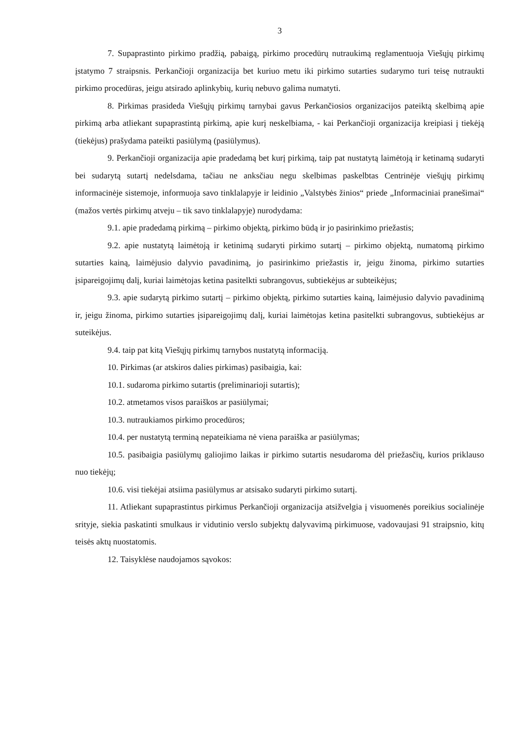3
7. Supaprastinto pirkimo pradžią, pabaigą, pirkimo procedūrų nutraukimą reglamentuoja Viešųjų pirkimų įstatymo 7 straipsnis. Perkančioji organizacija bet kuriuo metu iki pirkimo sutarties sudarymo turi teisę nutraukti pirkimo procedūras, jeigu atsirado aplinkybių, kurių nebuvo galima numatyti.
8. Pirkimas prasideda Viešųjų pirkimų tarnybai gavus Perkančiosios organizacijos pateiktą skelbimą apie pirkimą arba atliekant supaprastintą pirkimą, apie kurį neskelbiama, - kai Perkančioji organizacija kreipiasi į tiekėją (tiekėjus) prašydama pateikti pasiūlymą (pasiūlymus).
9. Perkančioji organizacija apie pradedamą bet kurį pirkimą, taip pat nustatytą laimėtoją ir ketinamą sudaryti bei sudarytą sutartį nedelsdama, tačiau ne anksčiau negu skelbimas paskelbtas Centrinėje viešųjų pirkimų informacinėje sistemoje, informuoja savo tinklalapyje ir leidinio „Valstybės žinios“ priede „Informaciniai pranešimai“ (mažos vertės pirkimų atveju – tik savo tinklalapyje) nurodydama:
9.1. apie pradedamą pirkimą – pirkimo objektą, pirkimo būdą ir jo pasirinkimo priežastis;
9.2. apie nustatytą laimėtoją ir ketinimą sudaryti pirkimo sutartį – pirkimo objektą, numatomą pirkimo sutarties kainą, laimėjusio dalyvio pavadinimą, jo pasirinkimo priežastis ir, jeigu žinoma, pirkimo sutarties įsipareigojimų dalį, kuriai laimėtojas ketina pasitelkti subrangovus, subtiekėjus ar subteikėjus;
9.3. apie sudarytą pirkimo sutartį – pirkimo objektą, pirkimo sutarties kainą, laimėjusio dalyvio pavadinimą ir, jeigu žinoma, pirkimo sutarties įsipareigojimų dalį, kuriai laimėtojas ketina pasitelkti subrangovus, subtiekėjus ar suteikėjus.
9.4. taip pat kitą Viešųjų pirkimų tarnybos nustatytą informaciją.
10. Pirkimas (ar atskiros dalies pirkimas) pasibaigia, kai:
10.1. sudaroma pirkimo sutartis (preliminarioji sutartis);
10.2. atmetamos visos paraiškos ar pasiūlymai;
10.3. nutraukiamos pirkimo procedūros;
10.4. per nustatytą terminą nepateikiama nė viena paraiška ar pasiūlymas;
10.5. pasibaigia pasiūlymų galiojimo laikas ir pirkimo sutartis nesudaroma dėl priežasčių, kurios priklauso nuo tiekėjų;
10.6. visi tiekėjai atsiima pasiūlymus ar atsisako sudaryti pirkimo sutartį.
11. Atliekant supaprastintus pirkimus Perkančioji organizacija atsižvelgia į visuomenės poreikius socialinėje srityje, siekia paskatinti smulkaus ir vidutinio verslo subjektų dalyvavimą pirkimuose, vadovaujasi 91 straipsnio, kitų teisės aktų nuostatomis.
12. Taisyklėse naudojamos sąvokos: